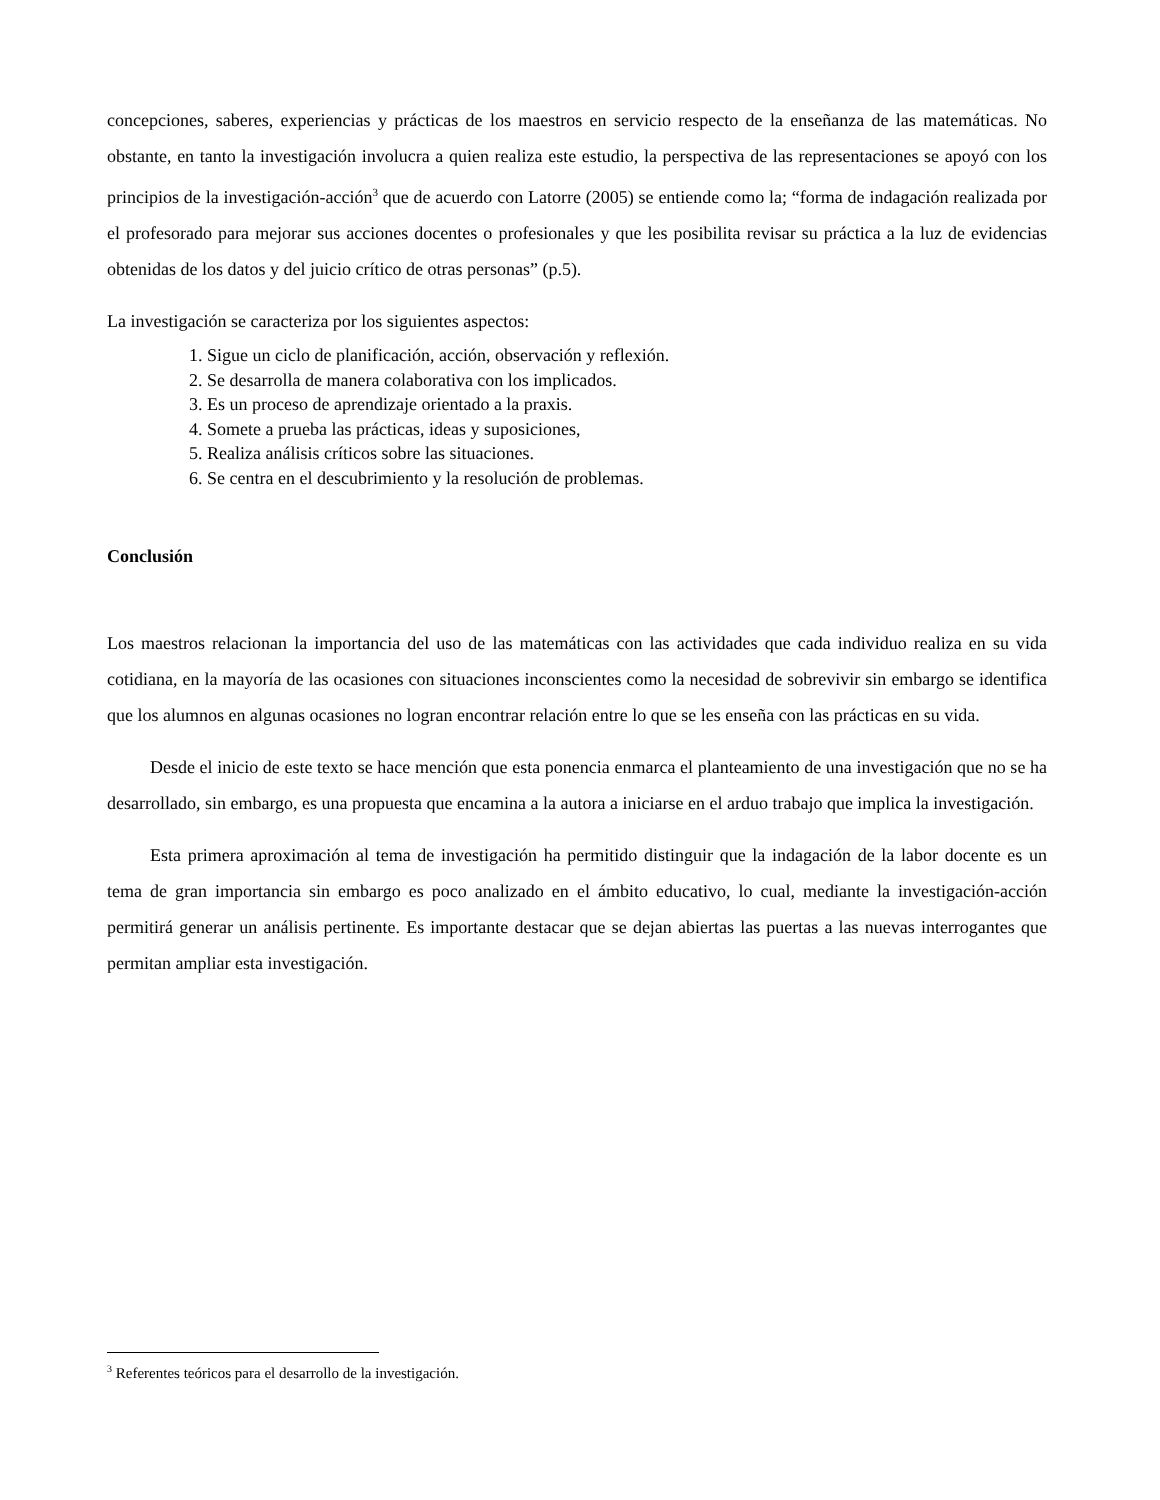concepciones, saberes, experiencias y prácticas de los maestros en servicio respecto de la enseñanza de las matemáticas. No obstante, en tanto la investigación involucra a quien realiza este estudio, la perspectiva de las representaciones se apoyó con los principios de la investigación-acción<sup>3</sup> que de acuerdo con Latorre (2005) se entiende como la; “forma de indagación realizada por el profesorado para mejorar sus acciones docentes o profesionales y que les posibilita revisar su práctica a la luz de evidencias obtenidas de los datos y del juicio crítico de otras personas” (p.5).
La investigación se caracteriza por los siguientes aspectos:
1. Sigue un ciclo de planificación, acción, observación y reflexión.
2. Se desarrolla de manera colaborativa con los implicados.
3. Es un proceso de aprendizaje orientado a la praxis.
4. Somete a prueba las prácticas, ideas y suposiciones,
5. Realiza análisis críticos sobre las situaciones.
6. Se centra en el descubrimiento y la resolución de problemas.
Conclusión
Los maestros relacionan la importancia del uso de las matemáticas con las actividades que cada individuo realiza en su vida cotidiana, en la mayoría de las ocasiones con situaciones inconscientes como la necesidad de sobrevivir sin embargo se identifica que los alumnos en algunas ocasiones no logran encontrar relación entre lo que se les enseña con las prácticas en su vida.
Desde el inicio de este texto se hace mención que esta ponencia enmarca el planteamiento de una investigación que no se ha desarrollado, sin embargo, es una propuesta que encamina a la autora a iniciarse en el arduo trabajo que implica la investigación.
Esta primera aproximación al tema de investigación ha permitido distinguir que la indagación de la labor docente es un tema de gran importancia sin embargo es poco analizado en el ámbito educativo, lo cual, mediante la investigación-acción permitirá generar un análisis pertinente. Es importante destacar que se dejan abiertas las puertas a las nuevas interrogantes que permitan ampliar esta investigación.
<sup>3</sup> Referentes teóricos para el desarrollo de la investigación.